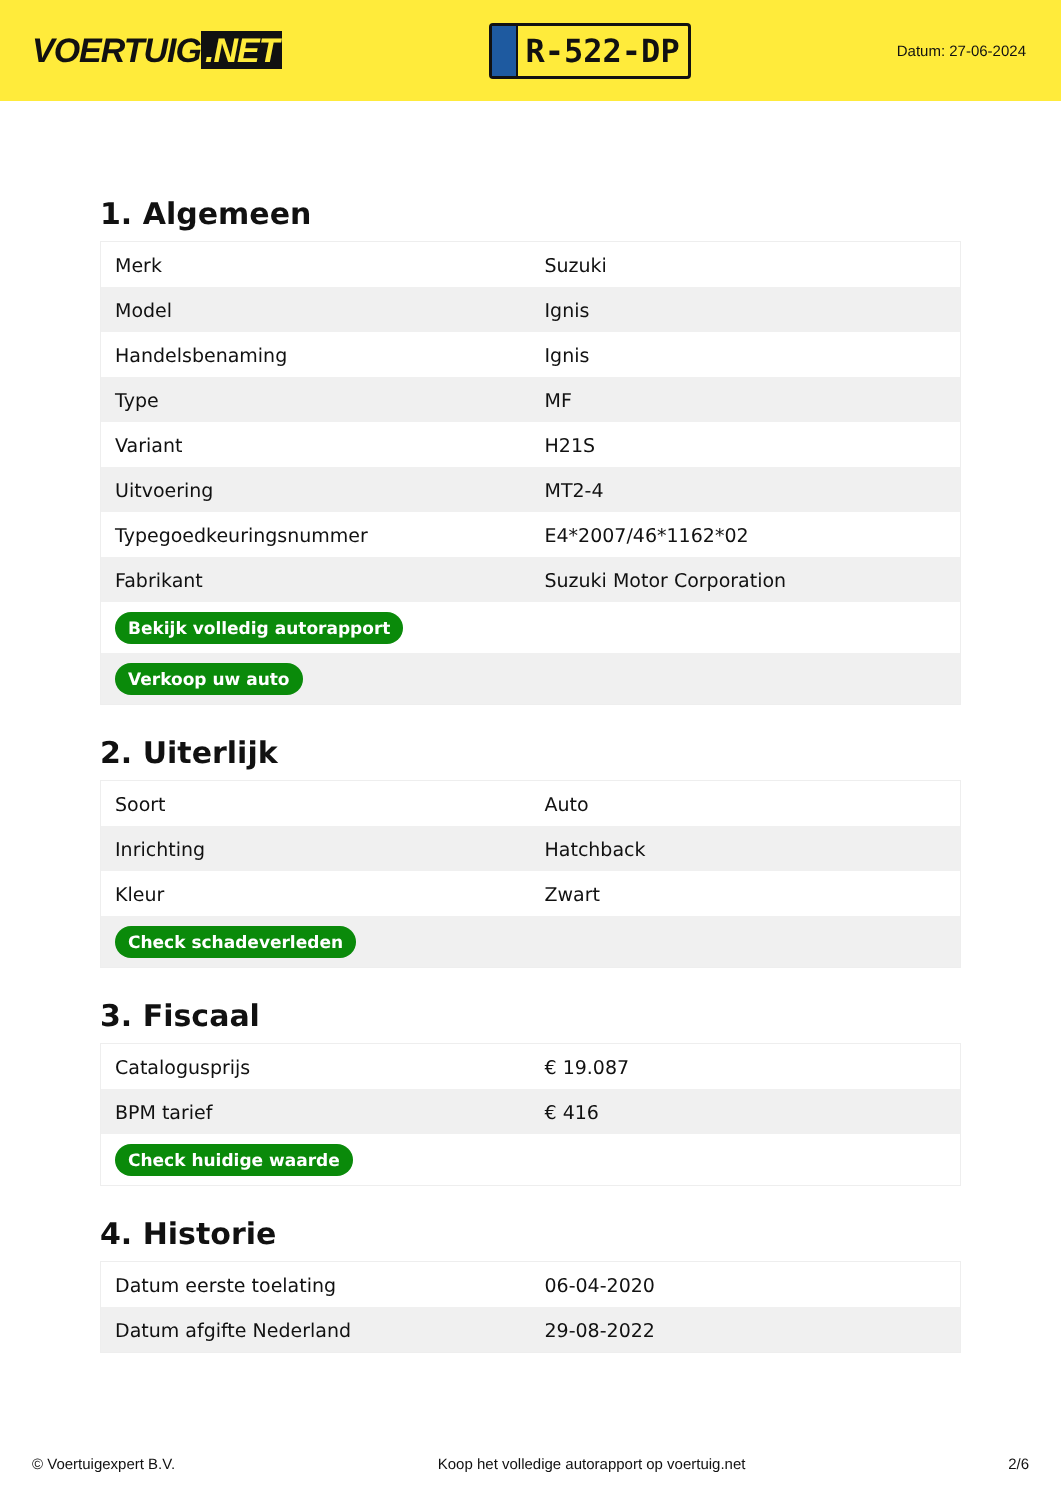VOERTUIG.NET
R-522-DP
Datum: 27-06-2024
1. Algemeen
| Merk | Suzuki |
| Model | Ignis |
| Handelsbenaming | Ignis |
| Type | MF |
| Variant | H21S |
| Uitvoering | MT2-4 |
| Typegoedkeuringsnummer | E4*2007/46*1162*02 |
| Fabrikant | Suzuki Motor Corporation |
| Bekijk volledig autorapport | |
| Verkoop uw auto | |
2. Uiterlijk
| Soort | Auto |
| Inrichting | Hatchback |
| Kleur | Zwart |
| Check schadeverleden | |
3. Fiscaal
| Catalogusprijs | € 19.087 |
| BPM tarief | € 416 |
| Check huidige waarde | |
4. Historie
| Datum eerste toelating | 06-04-2020 |
| Datum afgifte Nederland | 29-08-2022 |
© Voertuigexpert B.V. Koop het volledige autorapport op voertuig.net 2/6